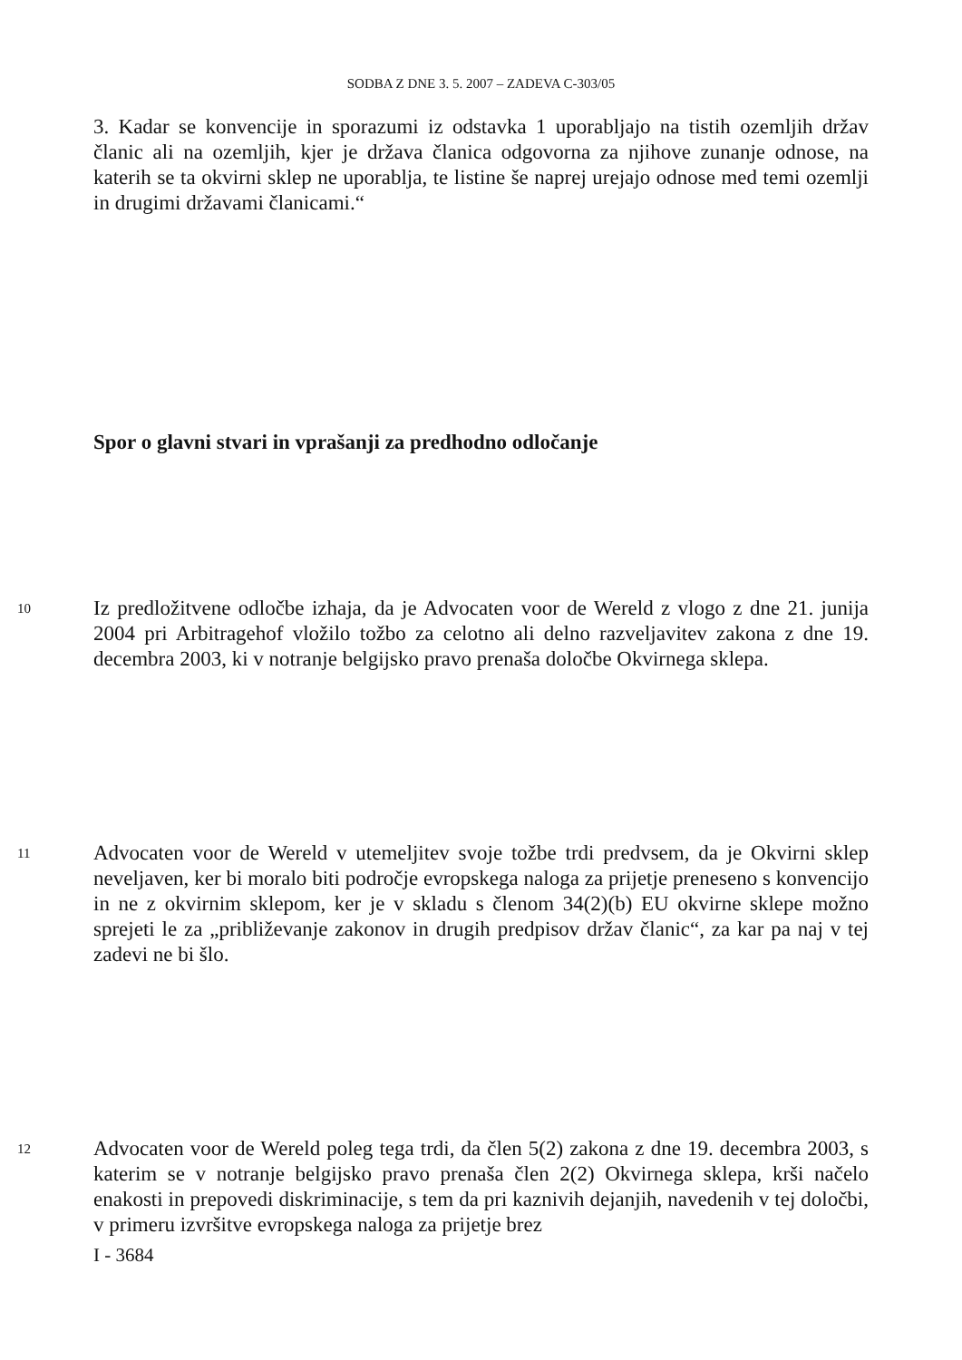SODBA Z DNE 3. 5. 2007 – ZADEVA C-303/05
3. Kadar se konvencije in sporazumi iz odstavka 1 uporabljajo na tistih ozemljih držav članic ali na ozemljih, kjer je država članica odgovorna za njihove zunanje odnose, na katerih se ta okvirni sklep ne uporablja, te listine še naprej urejajo odnose med temi ozemlji in drugimi državami članicami.“
Spor o glavni stvari in vprašanji za predhodno odločanje
10 Iz predložitvene odločbe izhaja, da je Advocaten voor de Wereld z vlogo z dne 21. junija 2004 pri Arbitragehof vložilo tožbo za celotno ali delno razveljavitev zakona z dne 19. decembra 2003, ki v notranje belgijsko pravo prenaša določbe Okvirnega sklepa.
11 Advocaten voor de Wereld v utemeljitev svoje tožbe trdi predvsem, da je Okvirni sklep neveljaven, ker bi moralo biti področje evropskega naloga za prijetje preneseno s konvencijo in ne z okvirnim sklepom, ker je v skladu s členom 34(2)(b) EU okvirne sklepe možno sprejeti le za „približevanje zakonov in drugih predpisov držav članic“, za kar pa naj v tej zadevi ne bi šlo.
12 Advocaten voor de Wereld poleg tega trdi, da člen 5(2) zakona z dne 19. decembra 2003, s katerim se v notranje belgijsko pravo prenaša člen 2(2) Okvirnega sklepa, krši načelo enakosti in prepovedi diskriminacije, s tem da pri kaznivih dejanjih, navedenih v tej določbi, v primeru izvršitve evropskega naloga za prijetje brez
I - 3684